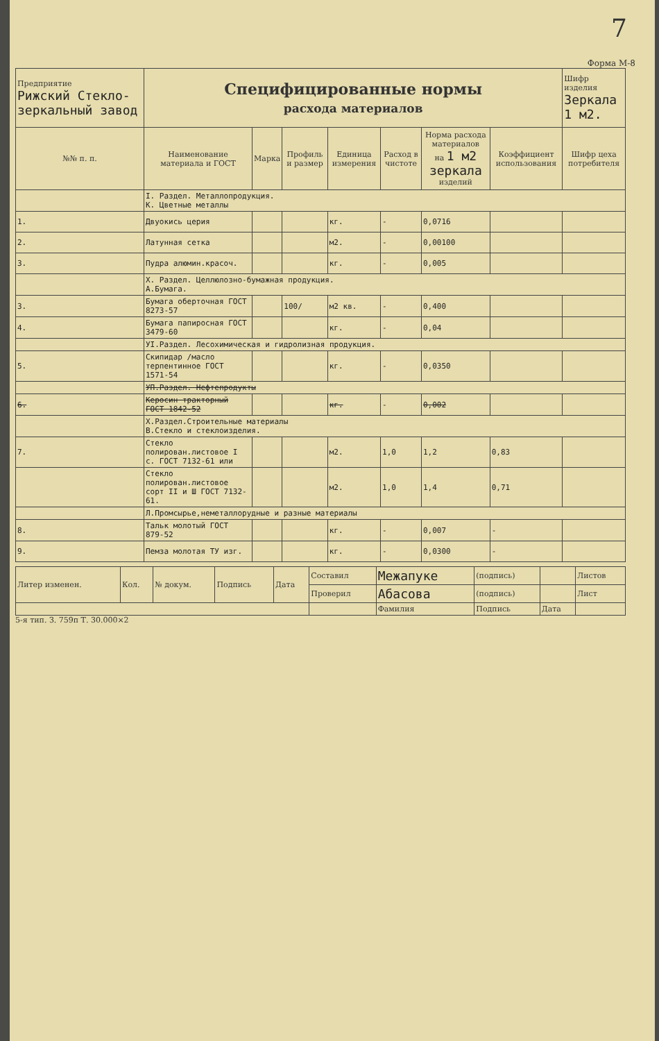7
Форма М-8
| Предприятие Рижский Стекло- зеркальный завод | Специфицированные нормы расхода материалов | | | | | | | Шифр изделия Зеркала 1 м2. |
| №№ п. п. | Наименование материала и ГОСТ | Марка | Профиль и размер | Единица измерения | Расход в чистоте | Норма расхода материалов на 1 м2 зеркала изделий | Коэффициент использования | Шифр цеха потребителя |
| | I. Раздел. Металлопродукция. К. Цветные металлы | | | | | | | |
| 1. | Двуокись церия | | | кг. | - | 0,0716 | | |
| 2. | Латунная сетка | | | м2. | - | 0,00100 | | |
| 3. | Пудра алюмин.красоч. | | | кг. | - | 0,005 | | |
| | Х. Раздел. Целлюлозно-бумажная продукция. А.Бумага. | | | | | | | |
| 3. | Бумага оберточная ГОСТ 8273-57 | | 100/ | м2 кв. | - | 0,400 | | |
| 4. | Бумага папиросная ГОСТ 3479-60 | | | кг. | - | 0,04 | | |
| | УI.Раздел. Лесохимическая и гидролизная продукция. | | | | | | | |
| 5. | Скипидар /масло терпентинное ГОСТ 1571-54 | | | кг. | - | 0,0350 | | |
| | УП.Раздел. Нефтепродукты | | | | | | | |
| 6. | Керосин тракторный ГОСТ 1842-52 | | | кг. | - | 0,002 | | |
| | Х.Раздел.Строительные материалы В.Стекло и стеклоизделия. | | | | | | | |
| 7. | Стекло полирован.листовое I с. ГОСТ 7132-61 или | | | м2. | 1,0 | 1,2 | 0,83 | |
| | Стекло полирован.листовое сорт II и Ш ГОСТ 7132-61. | | | м2. | 1,0 | 1,4 | 0,71 | |
| | Л.Промсырье,неметаллорудные и разные материалы | | | | | | | |
| 8. | Тальк молотый ГОСТ 879-52 | | | кг. | - | 0,007 | - | |
| 9. | Пемза молотая ТУ изг. | | | кг. | - | 0,0300 | - | |
| Литер изменен. | Кол. | № докум. | Подпись | Дата | Составил | Межапуке | (подпись) | | Листов |
| | | | | | Проверил | Абасова | (подпись) | | Лист |
| | | | | | | Фамилия | Подпись | Дата | |
5-я тип. З. 759п Т. 30.000×2